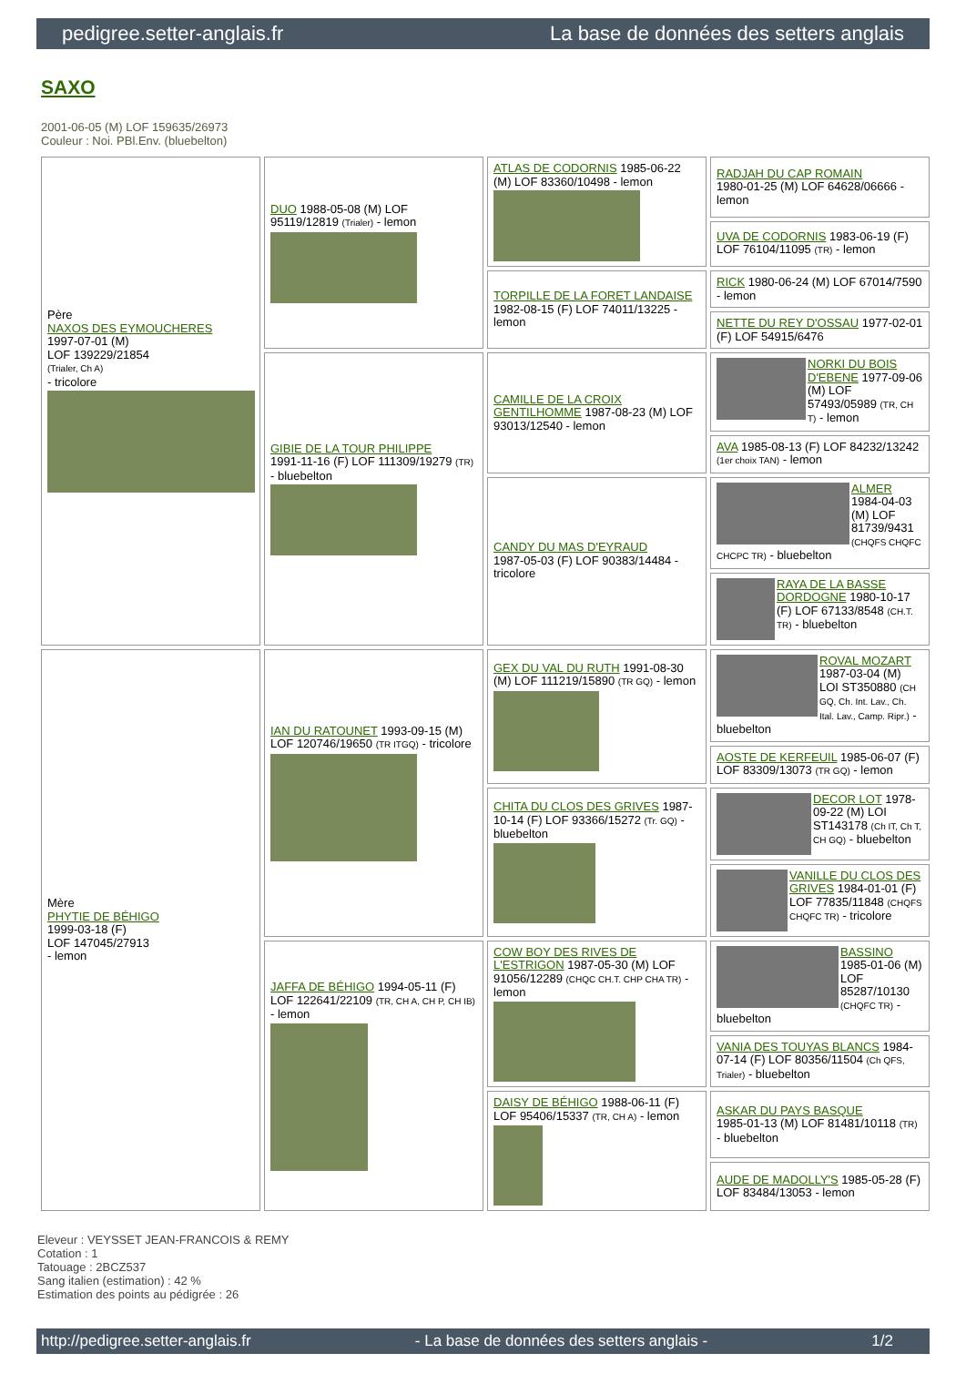pedigree.setter-anglais.fr La base de données des setters anglais
SAXO
2001-06-05 (M) LOF 159635/26973
Couleur : Noi. PBl.Env. (bluebelton)
| Père NAXOS DES EYMOUCHERES 1997-07-01 (M) LOF 139229/21854 (Trialer, Ch A) - tricolore | DUO 1988-05-08 (M) LOF 95119/12819 (Trialer) - lemon | ATLAS DE CODORNIS 1985-06-22 (M) LOF 83360/10498 - lemon | RADJAH DU CAP ROMAIN 1980-01-25 (M) LOF 64628/06666 - lemon |
| | | | UVA DE CODORNIS 1983-06-19 (F) LOF 76104/11095 (TR) - lemon |
| | | TORPILLE DE LA FORET LANDAISE 1982-08-15 (F) LOF 74011/13225 - lemon | RICK 1980-06-24 (M) LOF 67014/7590 - lemon |
| | | | NETTE DU REY D'OSSAU 1977-02-01 (F) LOF 54915/6476 |
| | GIBIE DE LA TOUR PHILIPPE 1991-11-16 (F) LOF 111309/19279 (TR) - bluebelton | CAMILLE DE LA CROIX GENTILHOMME 1987-08-23 (M) LOF 93013/12540 - lemon | NORKI DU BOIS D'EBENE 1977-09-06 (M) LOF 57493/05989 (TR, CH T) - lemon |
| | | | AVA 1985-08-13 (F) LOF 84232/13242 (1er choix TAN) - lemon |
| | | CANDY DU MAS D'EYRAUD 1987-05-03 (F) LOF 90383/14484 - tricolore | ALMER 1984-04-03 (M) LOF 81739/9431 (CHQFS CHQFC CHCPC TR) - bluebelton |
| | | | RAYA DE LA BASSE DORDOGNE 1980-10-17 (F) LOF 67133/8548 (CH.T. TR) - bluebelton |
| Mère PHYTIE DE BÉHIGO 1999-03-18 (F) LOF 147045/27913 - lemon | IAN DU RATOUNET 1993-09-15 (M) LOF 120746/19650 (TR ITGQ) - tricolore | GEX DU VAL DU RUTH 1991-08-30 (M) LOF 111219/15890 (TR GQ) - lemon | ROVAL MOZART 1987-03-04 (M) LOI ST350880 (CH GQ, Ch. Int. Lav., Ch. Ital. Lav., Camp. Ripr.) - bluebelton |
| | | | AOSTE DE KERFEUIL 1985-06-07 (F) LOF 83309/13073 (TR GQ) - lemon |
| | | CHITA DU CLOS DES GRIVES 1987-10-14 (F) LOF 93366/15272 (Tr. GQ) - bluebelton | DECOR LOT 1978-09-22 (M) LOI ST143178 (Ch IT, Ch T, CH GQ) - bluebelton |
| | | | VANILLE DU CLOS DES GRIVES 1984-01-01 (F) LOF 77835/11848 (CHQFS CHQFC TR) - tricolore |
| | JAFFA DE BÉHIGO 1994-05-11 (F) LOF 122641/22109 (TR, CH A, CH P, CH IB) - lemon | COW BOY DES RIVES DE L'ESTRIGON 1987-05-30 (M) LOF 91056/12289 (CHQC CH.T. CHP CHA TR) - lemon | BASSINO 1985-01-06 (M) LOF 85287/10130 (CHQFC TR) - bluebelton |
| | | | VANIA DES TOUYAS BLANCS 1984-07-14 (F) LOF 80356/11504 (Ch QFS, Trialer) - bluebelton |
| | | DAISY DE BÉHIGO 1988-06-11 (F) LOF 95406/15337 (TR, CH A) - lemon | ASKAR DU PAYS BASQUE 1985-01-13 (M) LOF 81481/10118 (TR) - bluebelton |
| | | | AUDE DE MADOLLY'S 1985-05-28 (F) LOF 83484/13053 - lemon |
Eleveur : VEYSSET JEAN-FRANCOIS & REMY
Cotation : 1
Tatouage : 2BCZ537
Sang italien (estimation) : 42 %
Estimation des points au pédigrée : 26
http://pedigree.setter-anglais.fr - La base de données des setters anglais - 1/2